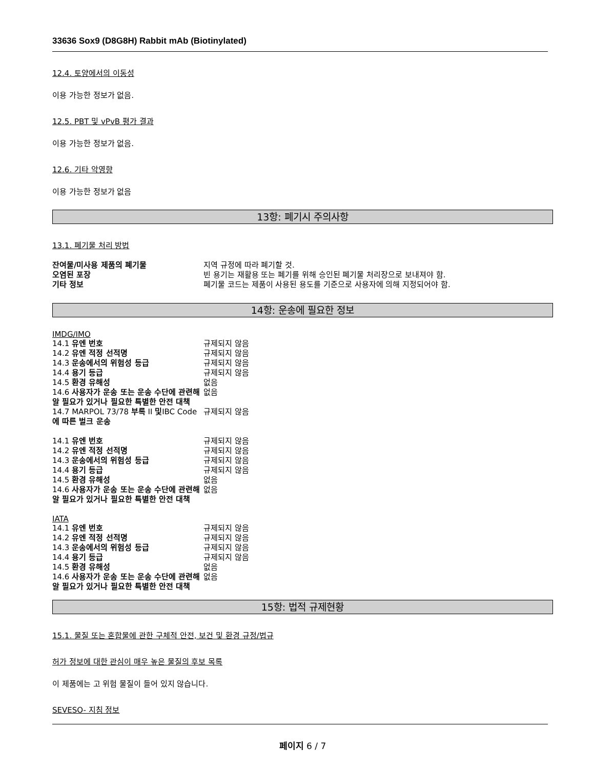33636 Sox9 (D8G8H) Rabbit mAb (Biotinylated)
12.4. 토양에서의 이동성
이용 가능한 정보가 없음.
12.5. PBT 및 vPvB 평가 결과
이용 가능한 정보가 없음.
12.6. 기타 악영향
이용 가능한 정보가 없음
13항: 폐기시 주의사항
13.1. 폐기물 처리 방법
| 잔여물/미사용 제품의 폐기물 | 지역 규정에 따라 폐기할 것. |
| 오염된 포장 | 빈 용기는 재활용 또는 폐기를 위해 승인된 폐기물 처리장으로 보내져야 함. |
| 기타 정보 | 폐기물 코드는 제품이 사용된 용도를 기준으로 사용자에 의해 지정되어야 함. |
14항: 운송에 필요한 정보
IMDG/IMO
| 14.1 유엔 번호 | 규제되지 않음 |
| 14.2 유엔 적정 선적명 | 규제되지 않음 |
| 14.3 운송에서의 위험성 등급 | 규제되지 않음 |
| 14.4 용기 등급 | 규제되지 않음 |
| 14.5 환경 유해성 | 없음 |
| 14.6 사용자가 운송 또는 운송 수단에 관련해 알 필요가 있거나 필요한 특별한 안전 대책 | 없음 |
| 14.7 MARPOL 73/78 부록 II 및 IBC Code 에 따른 벌크 운송 | 규제되지 않음 |
| 14.1 유엔 번호 | 규제되지 않음 |
| 14.2 유엔 적정 선적명 | 규제되지 않음 |
| 14.3 운송에서의 위험성 등급 | 규제되지 않음 |
| 14.4 용기 등급 | 규제되지 않음 |
| 14.5 환경 유해성 | 없음 |
| 14.6 사용자가 운송 또는 운송 수단에 관련해 알 필요가 있거나 필요한 특별한 안전 대책 | 없음 |
IATA
| 14.1 유엔 번호 | 규제되지 않음 |
| 14.2 유엔 적정 선적명 | 규제되지 않음 |
| 14.3 운송에서의 위험성 등급 | 규제되지 않음 |
| 14.4 용기 등급 | 규제되지 않음 |
| 14.5 환경 유해성 | 없음 |
| 14.6 사용자가 운송 또는 운송 수단에 관련해 알 필요가 있거나 필요한 특별한 안전 대책 | 없음 |
15항: 법적 규제현황
15.1. 물질 또는 혼합물에 관한 구체적 안전, 보건 및 환경 규정/법규
허가 정보에 대한 관심이 매우 높은 물질의 후보 목록
이 제품에는 고 위험 물질이 들어 있지 않습니다.
SEVESO- 지침 정보
페이지 6 / 7